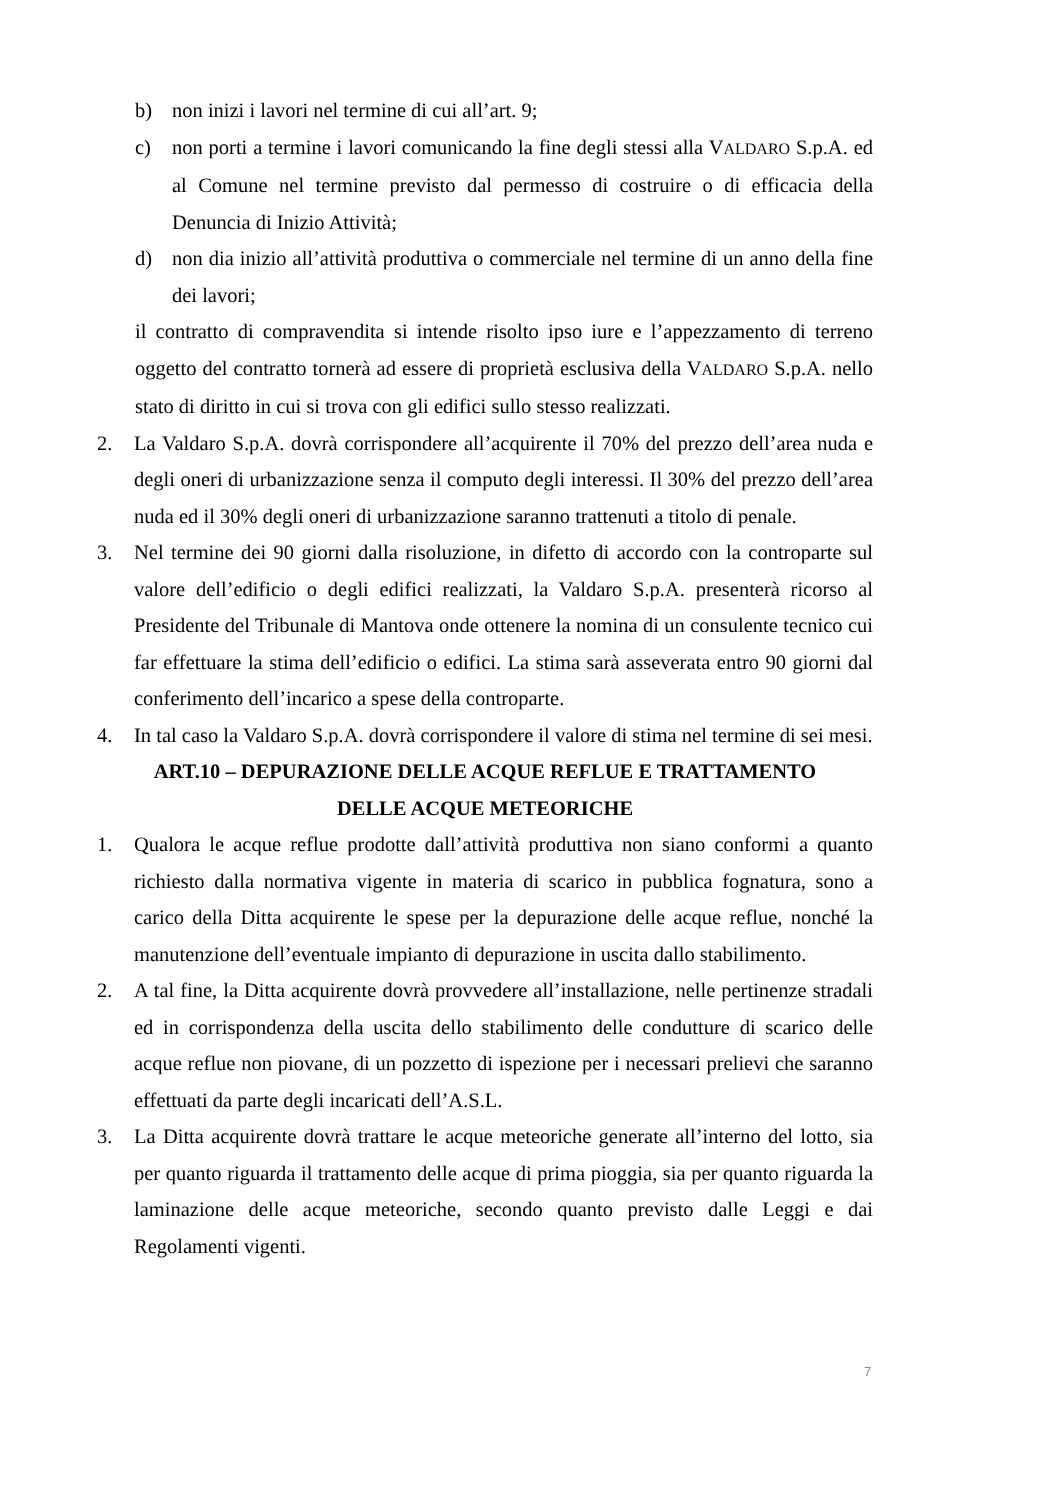b) non inizi i lavori nel termine di cui all’art. 9;
c) non porti a termine i lavori comunicando la fine degli stessi alla VALDARO S.p.A. ed al Comune nel termine previsto dal permesso di costruire o di efficacia della Denuncia di Inizio Attività;
d) non dia inizio all’attività produttiva o commerciale nel termine di un anno della fine dei lavori;
il contratto di compravendita si intende risolto ipso iure e l’appezzamento di terreno oggetto del contratto tornerà ad essere di proprietà esclusiva della VALDARO S.p.A. nello stato di diritto in cui si trova con gli edifici sullo stesso realizzati.
2. La Valdaro S.p.A. dovrà corrispondere all’acquirente il 70% del prezzo dell’area nuda e degli oneri di urbanizzazione senza il computo degli interessi. Il 30% del prezzo dell’area nuda ed il 30% degli oneri di urbanizzazione saranno trattenuti a titolo di penale.
3. Nel termine dei 90 giorni dalla risoluzione, in difetto di accordo con la controparte sul valore dell’edificio o degli edifici realizzati, la Valdaro S.p.A. presenterà ricorso al Presidente del Tribunale di Mantova onde ottenere la nomina di un consulente tecnico cui far effettuare la stima dell’edificio o edifici. La stima sarà asseverata entro 90 giorni dal conferimento dell’incarico a spese della controparte.
4. In tal caso la Valdaro S.p.A. dovrà corrispondere il valore di stima nel termine di sei mesi.
ART.10 – DEPURAZIONE DELLE ACQUE REFLUE E TRATTAMENTO
DELLE ACQUE METEORICHE
1. Qualora le acque reflue prodotte dall’attività produttiva non siano conformi a quanto richiesto dalla normativa vigente in materia di scarico in pubblica fognatura, sono a carico della Ditta acquirente le spese per la depurazione delle acque reflue, nonché la manutenzione dell’eventuale impianto di depurazione in uscita dallo stabilimento.
2. A tal fine, la Ditta acquirente dovrà provvedere all’installazione, nelle pertinenze stradali ed in corrispondenza della uscita dello stabilimento delle condutture di scarico delle acque reflue non piovane, di un pozzetto di ispezione per i necessari prelievi che saranno effettuati da parte degli incaricati dell’A.S.L.
3. La Ditta acquirente dovrà trattare le acque meteoriche generate all’interno del lotto, sia per quanto riguarda il trattamento delle acque di prima pioggia, sia per quanto riguarda la laminazione delle acque meteoriche, secondo quanto previsto dalle Leggi e dai Regolamenti vigenti.
7